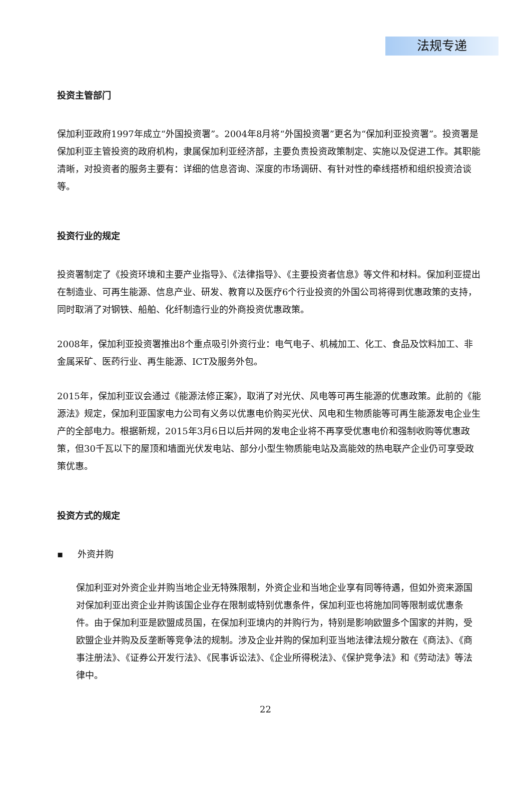法规专递
投资主管部门
保加利亚政府1997年成立“外国投资署”。2004年8月将“外国投资署”更名为“保加利亚投资署”。投资署是保加利亚主管投资的政府机构，隶属保加利亚经济部，主要负责投资政策制定、实施以及促进工作。其职能清晰，对投资者的服务主要有：详细的信息咨询、深度的市场调研、有针对性的牵线搭桥和组织投资洽谈等。
投资行业的规定
投资署制定了《投资环境和主要产业指导》、《法律指导》、《主要投资者信息》等文件和材料。保加利亚提出在制造业、可再生能源、信息产业、研发、教育以及医疗6个行业投资的外国公司将得到优惠政策的支持，同时取消了对钢铁、船舶、化纤制造行业的外商投资优惠政策。
2008年，保加利亚投资署推出8个重点吸引外资行业：电气电子、机械加工、化工、食品及饮料加工、非金属采矿、医药行业、再生能源、ICT及服务外包。
2015年，保加利亚议会通过《能源法修正案》，取消了对光伏、风电等可再生能源的优惠政策。此前的《能源法》规定，保加利亚国家电力公司有义务以优惠电价购买光伏、风电和生物质能等可再生能源发电企业生产的全部电力。根据新规，2015年3月6日以后并网的发电企业将不再享受优惠电价和强制收购等优惠政策，但30千瓦以下的屋顶和墙面光伏发电站、部分小型生物质能电站及高能效的热电联产企业仍可享受政策优惠。
投资方式的规定
▪ 外资并购
保加利亚对外资企业并购当地企业无特殊限制，外资企业和当地企业享有同等待遇，但如外资来源国对保加利亚出资企业并购该国企业存在限制或特别优惠条件，保加利亚也将施加同等限制或优惠条件。由于保加利亚是欧盟成员国，在保加利亚境内的并购行为，特别是影响欧盟多个国家的并购，受欧盟企业并购及反垄断等竞争法的规制。涉及企业并购的保加利亚当地法律法规分散在《商法》、《商事注册法》、《证券公开发行法》、《民事诉讼法》、《企业所得税法》、《保护竞争法》和《劳动法》等法律中。
22